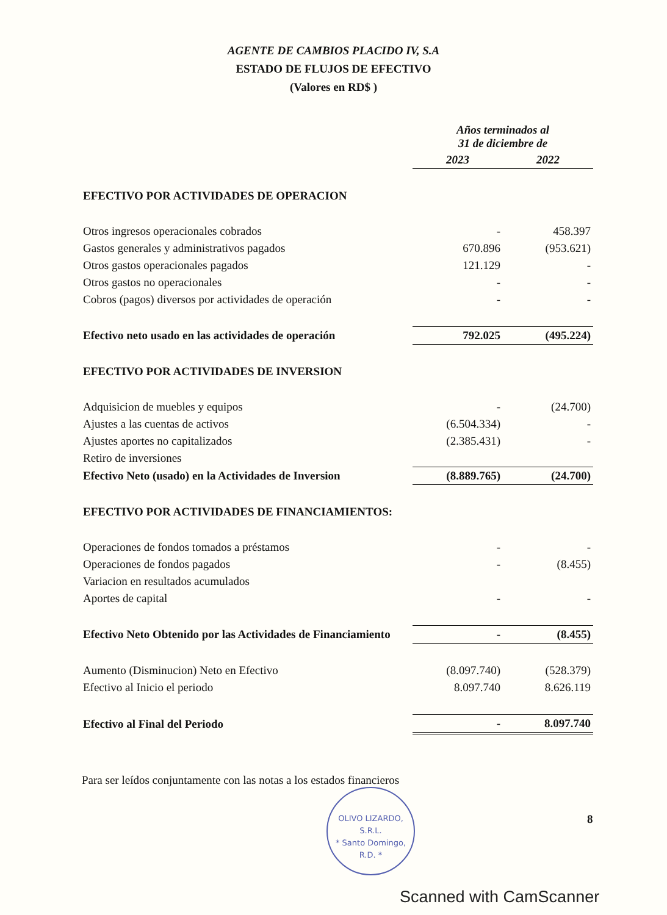AGENTE DE CAMBIOS PLACIDO IV, S.A
ESTADO DE FLUJOS DE EFECTIVO
(Valores en RD$ )
| | Años terminados al 31 de diciembre de | |
| | 2023 | 2022 |
| EFECTIVO POR ACTIVIDADES DE OPERACION | | |
| Otros ingresos operacionales cobrados | - | 458.397 |
| Gastos generales y administrativos pagados | 670.896 | (953.621) |
| Otros gastos operacionales pagados | 121.129 | - |
| Otros gastos no operacionales | - | - |
| Cobros (pagos) diversos por actividades de operación | - | - |
| Efectivo neto usado en las actividades de operación | 792.025 | (495.224) |
| EFECTIVO POR ACTIVIDADES DE INVERSION | | |
| Adquisicion de muebles y equipos | - | (24.700) |
| Ajustes a las cuentas de activos | (6.504.334) | - |
| Ajustes aportes no capitalizados | (2.385.431) | - |
| Retiro de inversiones | | |
| Efectivo Neto (usado) en la Actividades de Inversion | (8.889.765) | (24.700) |
| EFECTIVO POR ACTIVIDADES DE FINANCIAMIENTOS: | | |
| Operaciones de fondos tomados a préstamos | - | - |
| Operaciones de fondos pagados | - | (8.455) |
| Variacion en resultados acumulados | | |
| Aportes de capital | - | - |
| Efectivo Neto Obtenido por las Actividades de Financiamiento | - | (8.455) |
| Aumento (Disminucion) Neto en Efectivo | (8.097.740) | (528.379) |
| Efectivo al Inicio el periodo | 8.097.740 | 8.626.119 |
| Efectivo al Final del Periodo | - | 8.097.740 |
Para ser leídos conjuntamente con las notas a los estados financieros
OLIVO LIZARDO, S.R.L.
* Santo Domingo, R.D. *
8
Scanned with CamScanner